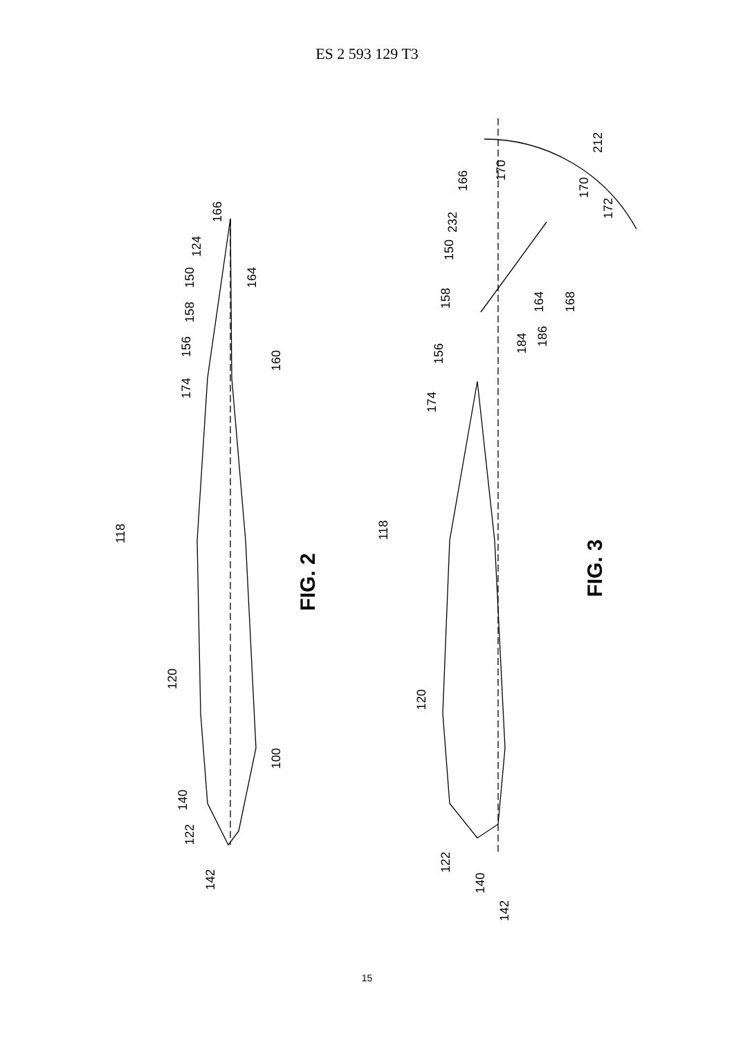ES 2 593 129 T3
166
124
150
158
164
160
156
174
118
FIG. 2
120
100
140
122
142
212
170
170
172
166
232
150
158
164
168
186
184
156
174
118
FIG. 3
120
122
140
142
15